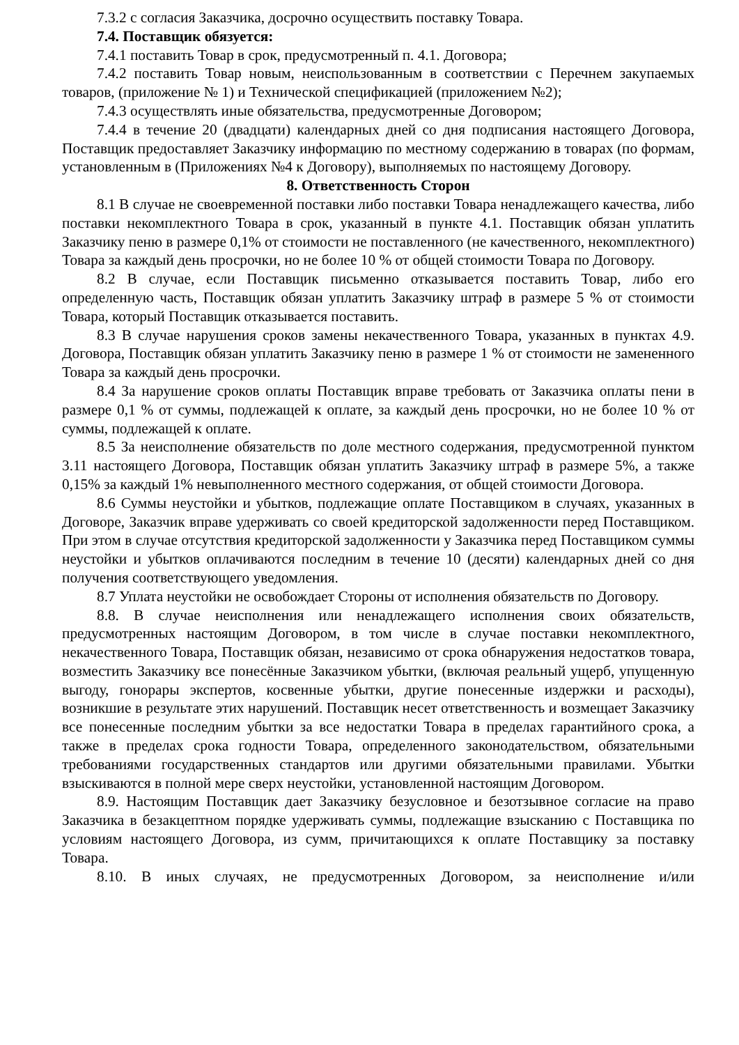7.3.2 с согласия Заказчика, досрочно осуществить поставку Товара.
7.4. Поставщик обязуется:
7.4.1 поставить Товар в срок, предусмотренный п. 4.1. Договора;
7.4.2 поставить Товар новым, неиспользованным в соответствии с Перечнем закупаемых товаров, (приложение № 1) и Технической спецификацией (приложением №2);
7.4.3 осуществлять иные обязательства, предусмотренные Договором;
7.4.4 в течение 20 (двадцати) календарных дней со дня подписания настоящего Договора, Поставщик предоставляет Заказчику информацию по местному содержанию в товарах (по формам, установленным в (Приложениях №4 к Договору), выполняемых по настоящему Договору.
8. Ответственность Сторон
8.1 В случае не своевременной поставки либо поставки Товара ненадлежащего качества, либо поставки некомплектного Товара в срок, указанный в пункте 4.1. Поставщик обязан уплатить Заказчику пеню в размере 0,1% от стоимости не поставленного (не качественного, некомплектного) Товара за каждый день просрочки, но не более 10 % от общей стоимости Товара по Договору.
8.2 В случае, если Поставщик письменно отказывается поставить Товар, либо его определенную часть, Поставщик обязан уплатить Заказчику штраф в размере 5 % от стоимости Товара, который Поставщик отказывается поставить.
8.3 В случае нарушения сроков замены некачественного Товара, указанных в пунктах 4.9. Договора, Поставщик обязан уплатить Заказчику пеню в размере 1 % от стоимости не замененного Товара за каждый день просрочки.
8.4 За нарушение сроков оплаты Поставщик вправе требовать от Заказчика оплаты пени в размере 0,1 % от суммы, подлежащей к оплате, за каждый день просрочки, но не более 10 % от суммы, подлежащей к оплате.
8.5 За неисполнение обязательств по доле местного содержания, предусмотренной пунктом 3.11 настоящего Договора, Поставщик обязан уплатить Заказчику штраф в размере 5%, а также 0,15% за каждый 1% невыполненного местного содержания, от общей стоимости Договора.
8.6 Суммы неустойки и убытков, подлежащие оплате Поставщиком в случаях, указанных в Договоре, Заказчик вправе удерживать со своей кредиторской задолженности перед Поставщиком. При этом в случае отсутствия кредиторской задолженности у Заказчика перед Поставщиком суммы неустойки и убытков оплачиваются последним в течение 10 (десяти) календарных дней со дня получения соответствующего уведомления.
8.7 Уплата неустойки не освобождает Стороны от исполнения обязательств по Договору.
8.8. В случае неисполнения или ненадлежащего исполнения своих обязательств, предусмотренных настоящим Договором, в том числе в случае поставки некомплектного, некачественного Товара, Поставщик обязан, независимо от срока обнаружения недостатков товара, возместить Заказчику все понесённые Заказчиком убытки, (включая реальный ущерб, упущенную выгоду, гонорары экспертов, косвенные убытки, другие понесенные издержки и расходы), возникшие в результате этих нарушений. Поставщик несет ответственность и возмещает Заказчику все понесенные последним убытки за все недостатки Товара в пределах гарантийного срока, а также в пределах срока годности Товара, определенного законодательством, обязательными требованиями государственных стандартов или другими обязательными правилами. Убытки взыскиваются в полной мере сверх неустойки, установленной настоящим Договором.
8.9. Настоящим Поставщик дает Заказчику безусловное и безотзывное согласие на право Заказчика в безакцептном порядке удерживать суммы, подлежащие взысканию с Поставщика по условиям настоящего Договора, из сумм, причитающихся к оплате Поставщику за поставку Товара.
8.10. В иных случаях, не предусмотренных Договором, за неисполнение и/или